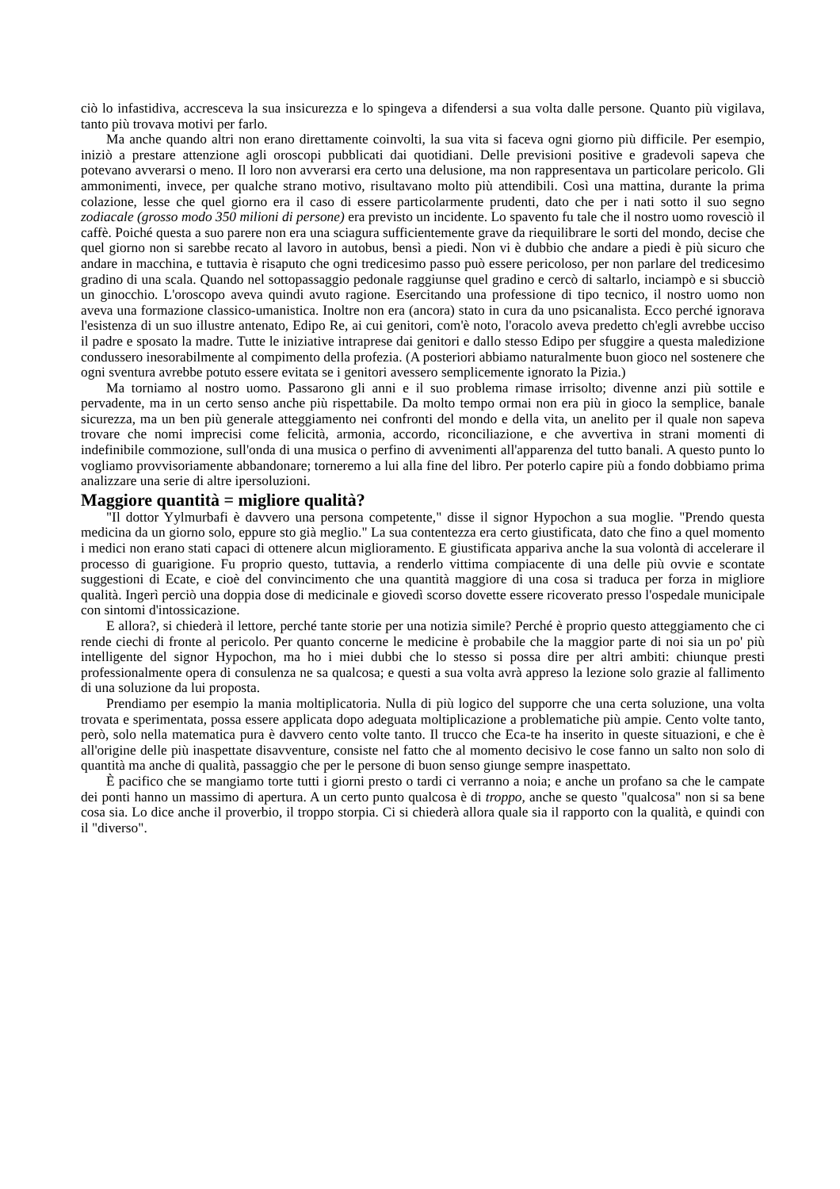ciò lo infastidiva, accresceva la sua insicurezza e lo spingeva a difendersi a sua volta dalle persone. Quanto più vigilava, tanto più trovava motivi per farlo.
Ma anche quando altri non erano direttamente coinvolti, la sua vita si faceva ogni giorno più difficile. Per esempio, iniziò a prestare attenzione agli oroscopi pubblicati dai quotidiani. Delle previsioni positive e gradevoli sapeva che potevano avverarsi o meno. Il loro non avverarsi era certo una delusione, ma non rappresentava un particolare pericolo. Gli ammonimenti, invece, per qualche strano motivo, risultavano molto più attendibili. Così una mattina, durante la prima colazione, lesse che quel giorno era il caso di essere particolarmente prudenti, dato che per i nati sotto il suo segno zodiacale (grosso modo 350 milioni di persone) era previsto un incidente. Lo spavento fu tale che il nostro uomo rovesciò il caffè. Poiché questa a suo parere non era una sciagura sufficientemente grave da riequilibrare le sorti del mondo, decise che quel giorno non si sarebbe recato al lavoro in autobus, bensì a piedi. Non vi è dubbio che andare a piedi è più sicuro che andare in macchina, e tuttavia è risaputo che ogni tredicesimo passo può essere pericoloso, per non parlare del tredicesimo gradino di una scala. Quando nel sottopassaggio pedonale raggiunse quel gradino e cercò di saltarlo, inciampò e si sbucciò un ginocchio. L'oroscopo aveva quindi avuto ragione. Esercitando una professione di tipo tecnico, il nostro uomo non aveva una formazione classico-umanistica. Inoltre non era (ancora) stato in cura da uno psicanalista. Ecco perché ignorava l'esistenza di un suo illustre antenato, Edipo Re, ai cui genitori, com'è noto, l'oracolo aveva predetto ch'egli avrebbe ucciso il padre e sposato la madre. Tutte le iniziative intraprese dai genitori e dallo stesso Edipo per sfuggire a questa maledizione condussero inesorabilmente al compimento della profezia. (A posteriori abbiamo naturalmente buon gioco nel sostenere che ogni sventura avrebbe potuto essere evitata se i genitori avessero semplicemente ignorato la Pizia.)
Ma torniamo al nostro uomo. Passarono gli anni e il suo problema rimase irrisolto; divenne anzi più sottile e pervadente, ma in un certo senso anche più rispettabile. Da molto tempo ormai non era più in gioco la semplice, banale sicurezza, ma un ben più generale atteggiamento nei confronti del mondo e della vita, un anelito per il quale non sapeva trovare che nomi imprecisi come felicità, armonia, accordo, riconciliazione, e che avvertiva in strani momenti di indefinibile commozione, sull'onda di una musica o perfino di avvenimenti all'apparenza del tutto banali. A questo punto lo vogliamo provvisoriamente abbandonare; torneremo a lui alla fine del libro. Per poterlo capire più a fondo dobbiamo prima analizzare una serie di altre ipersoluzioni.
Maggiore quantità = migliore qualità?
"Il dottor Yylmurbafi è davvero una persona competente," disse il signor Hypochon a sua moglie. "Prendo questa medicina da un giorno solo, eppure sto già meglio." La sua contentezza era certo giustificata, dato che fino a quel momento i medici non erano stati capaci di ottenere alcun miglioramento. E giustificata appariva anche la sua volontà di accelerare il processo di guarigione. Fu proprio questo, tuttavia, a renderlo vittima compiacente di una delle più ovvie e scontate suggestioni di Ecate, e cioè del convincimento che una quantità maggiore di una cosa si traduca per forza in migliore qualità. Ingerì perciò una doppia dose di medicinale e giovedì scorso dovette essere ricoverato presso l'ospedale municipale con sintomi d'intossicazione.
E allora?, si chiederà il lettore, perché tante storie per una notizia simile? Perché è proprio questo atteggiamento che ci rende ciechi di fronte al pericolo. Per quanto concerne le medicine è probabile che la maggior parte di noi sia un po' più intelligente del signor Hypochon, ma ho i miei dubbi che lo stesso si possa dire per altri ambiti: chiunque presti professionalmente opera di consulenza ne sa qualcosa; e questi a sua volta avrà appreso la lezione solo grazie al fallimento di una soluzione da lui proposta.
Prendiamo per esempio la mania moltiplicatoria. Nulla di più logico del supporre che una certa soluzione, una volta trovata e sperimentata, possa essere applicata dopo adeguata moltiplicazione a problematiche più ampie. Cento volte tanto, però, solo nella matematica pura è davvero cento volte tanto. Il trucco che Eca-te ha inserito in queste situazioni, e che è all'origine delle più inaspettate disavventure, consiste nel fatto che al momento decisivo le cose fanno un salto non solo di quantità ma anche di qualità, passaggio che per le persone di buon senso giunge sempre inaspettato.
È pacifico che se mangiamo torte tutti i giorni presto o tardi ci verranno a noia; e anche un profano sa che le campate dei ponti hanno un massimo di apertura. A un certo punto qualcosa è di troppo, anche se questo "qualcosa" non si sa bene cosa sia. Lo dice anche il proverbio, il troppo storpia. Ci si chiederà allora quale sia il rapporto con la qualità, e quindi con il "diverso".